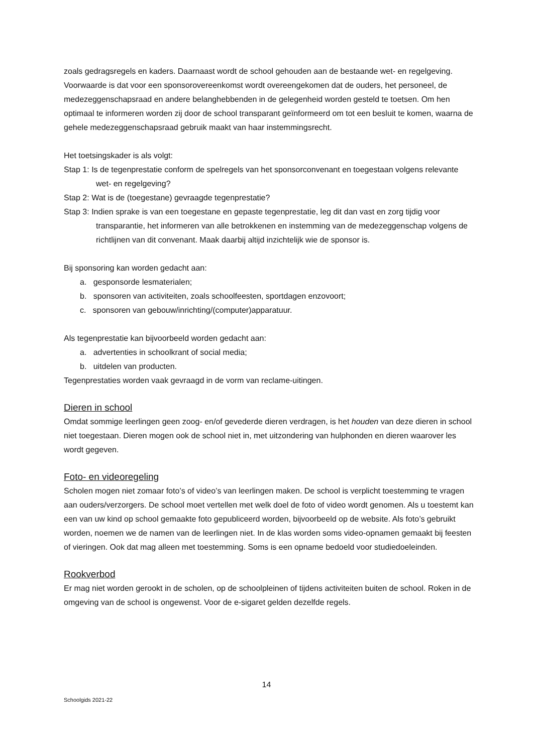zoals gedragsregels en kaders. Daarnaast wordt de school gehouden aan de bestaande wet- en regelgeving.
Voorwaarde is dat voor een sponsorovereenkomst wordt overeengekomen dat de ouders, het personeel, de medezeggenschapsraad en andere belanghebbenden in de gelegenheid worden gesteld te toetsen. Om hen optimaal te informeren worden zij door de school transparant geïnformeerd om tot een besluit te komen, waarna de gehele medezeggenschapsraad gebruik maakt van haar instemmingsrecht.
Het toetsingskader is als volgt:
Stap 1: Is de tegenprestatie conform de spelregels van het sponsorconvenant en toegestaan volgens relevante wet- en regelgeving?
Stap 2: Wat is de (toegestane) gevraagde tegenprestatie?
Stap 3: Indien sprake is van een toegestane en gepaste tegenprestatie, leg dit dan vast en zorg tijdig voor transparantie, het informeren van alle betrokkenen en instemming van de medezeggenschap volgens de richtlijnen van dit convenant. Maak daarbij altijd inzichtelijk wie de sponsor is.
Bij sponsoring kan worden gedacht aan:
a. gesponsorde lesmaterialen;
b. sponsoren van activiteiten, zoals schoolfeesten, sportdagen enzovoort;
c. sponsoren van gebouw/inrichting/(computer)apparatuur.
Als tegenprestatie kan bijvoorbeeld worden gedacht aan:
a. advertenties in schoolkrant of social media;
b. uitdelen van producten.
Tegenprestaties worden vaak gevraagd in de vorm van reclame-uitingen.
Dieren in school
Omdat sommige leerlingen geen zoog- en/of gevederde dieren verdragen, is het houden van deze dieren in school niet toegestaan. Dieren mogen ook de school niet in, met uitzondering van hulphonden en dieren waarover les wordt gegeven.
Foto- en videoregeling
Scholen mogen niet zomaar foto’s of video’s van leerlingen maken. De school is verplicht toestemming te vragen aan ouders/verzorgers. De school moet vertellen met welk doel de foto of video wordt genomen. Als u toestemt kan een van uw kind op school gemaakte foto gepubliceerd worden, bijvoorbeeld op de website. Als foto’s gebruikt worden, noemen we de namen van de leerlingen niet. In de klas worden soms video-opnamen gemaakt bij feesten of vieringen. Ook dat mag alleen met toestemming. Soms is een opname bedoeld voor studiedoeleinden.
Rookverbod
Er mag niet worden gerookt in de scholen, op de schoolpleinen of tijdens activiteiten buiten de school. Roken in de omgeving van de school is ongewenst. Voor de e-sigaret gelden dezelfde regels.
14
Schoolgids 2021-22